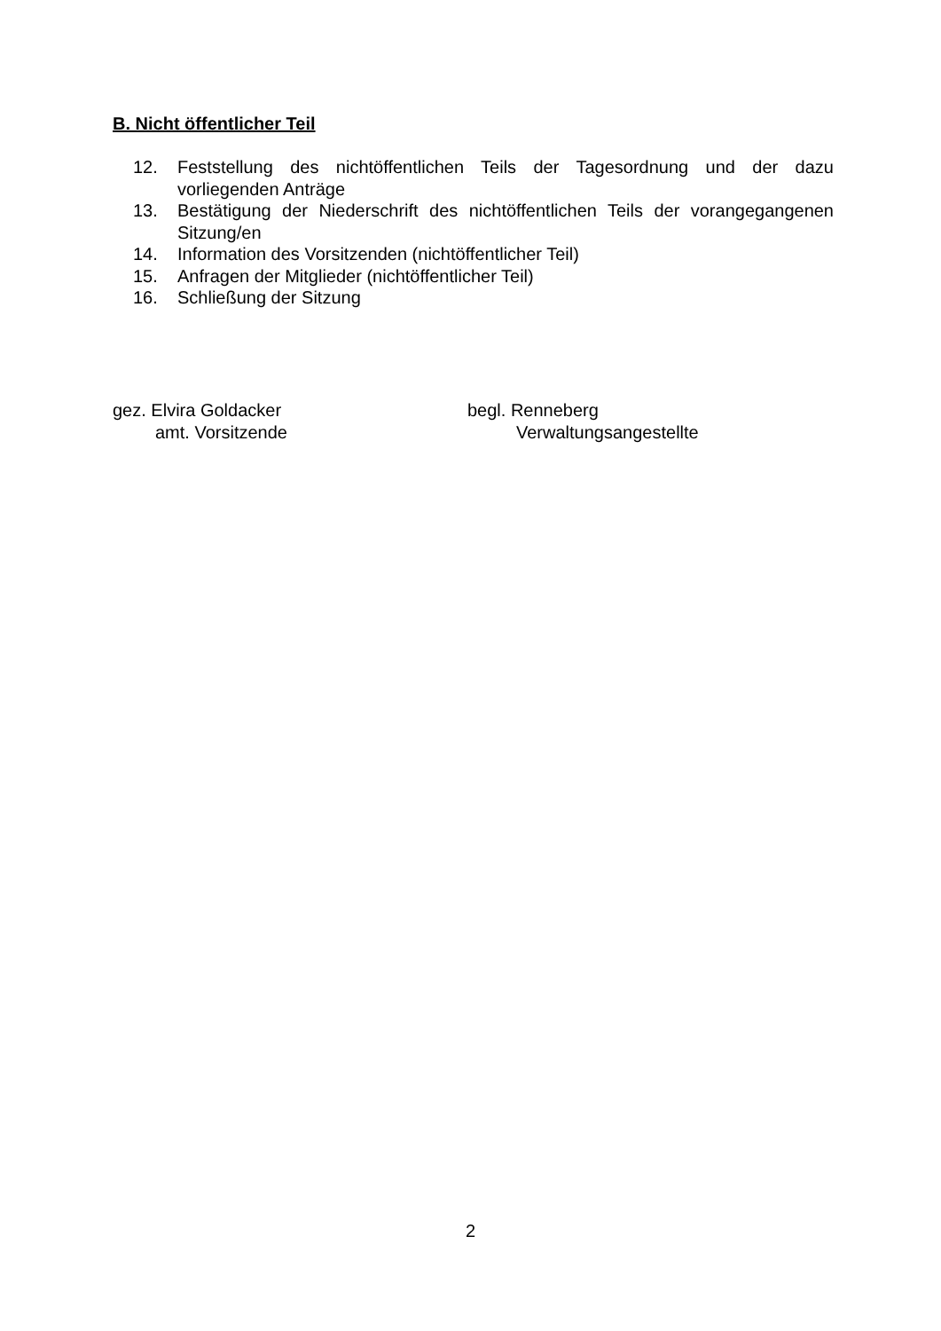B. Nicht öffentlicher Teil
12. Feststellung des nichtöffentlichen Teils der Tagesordnung und der dazu vorliegenden Anträge
13. Bestätigung der Niederschrift des nichtöffentlichen Teils der vorangegangenen Sitzung/en
14. Information des Vorsitzenden (nichtöffentlicher Teil)
15. Anfragen der Mitglieder (nichtöffentlicher Teil)
16. Schließung der Sitzung
gez. Elvira Goldacker
amt. Vorsitzende
begl. Renneberg
Verwaltungsangestellte
2